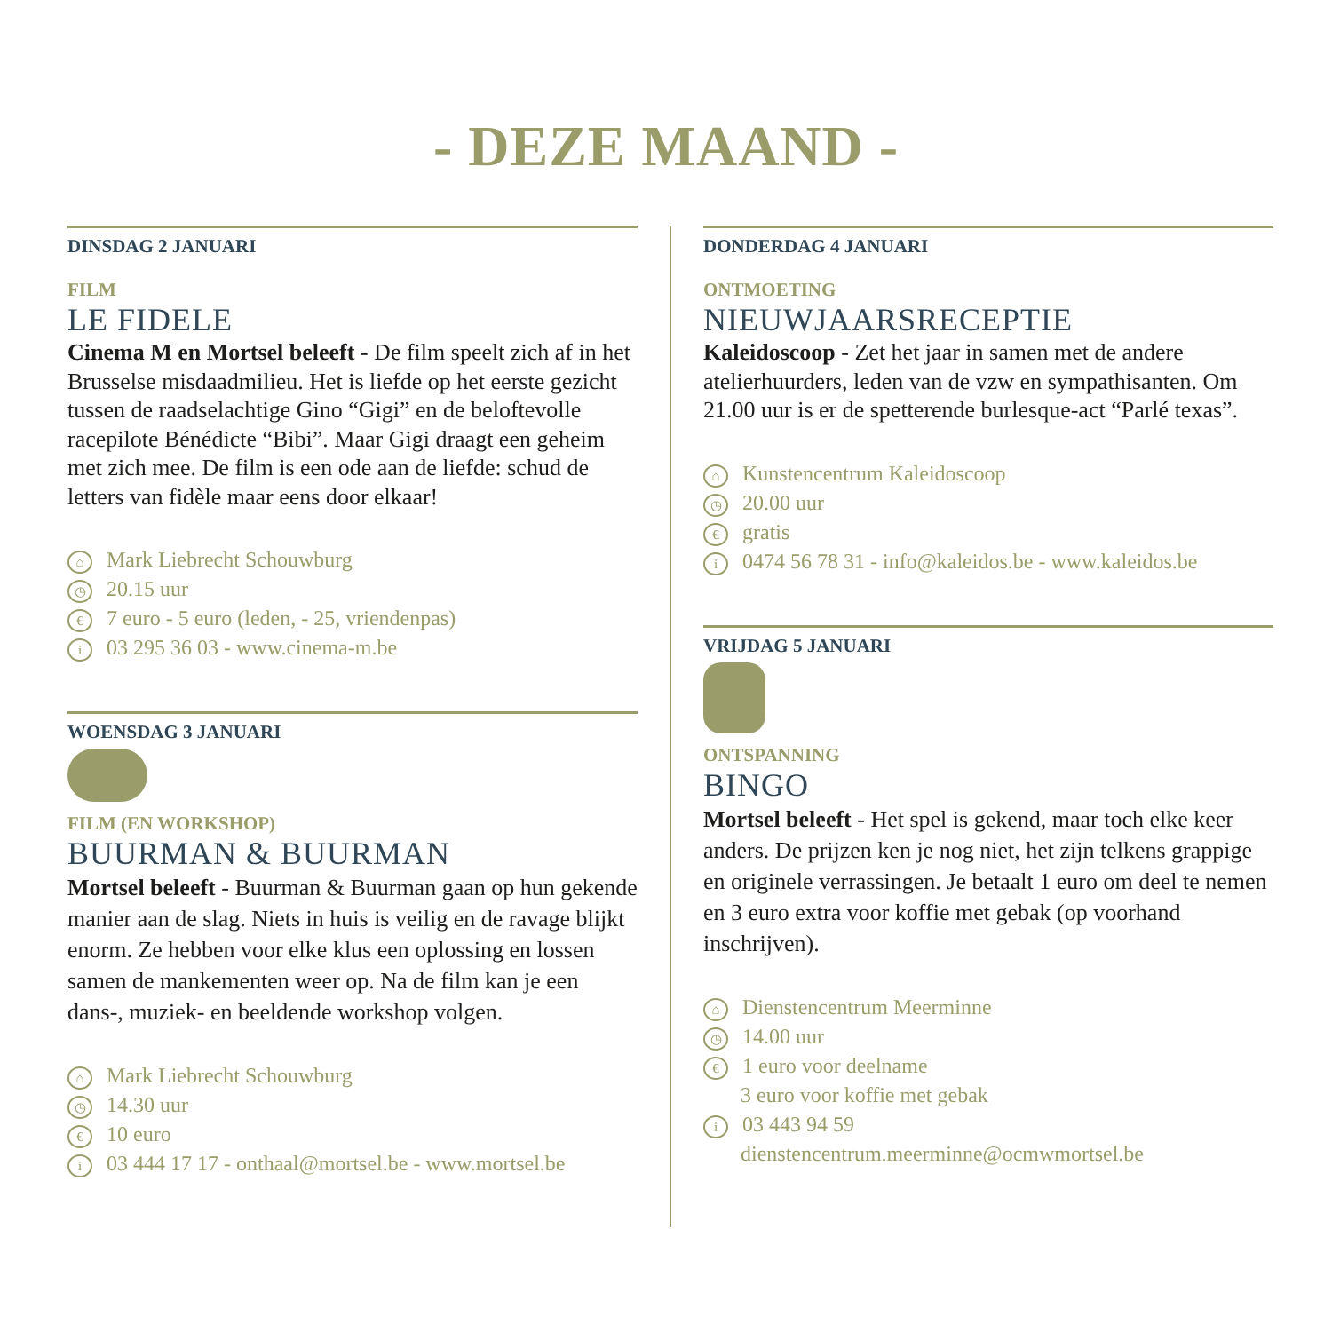- DEZE MAAND -
DINSDAG 2 JANUARI
FILM
LE FIDELE
Cinema M en Mortsel beleeft - De film speelt zich af in het Brusselse misdaadmilieu. Het is liefde op het eerste gezicht tussen de raadselachtige Gino “Gigi” en de beloftevolle racepilote Bénédicte “Bibi”. Maar Gigi draagt een geheim met zich mee. De film is een ode aan de liefde: schud de letters van fidèle maar eens door elkaar!
⌂ Mark Liebrecht Schouwburg
◷ 20.15 uur
€ 7 euro - 5 euro (leden, - 25, vriendenpas)
i 03 295 36 03 - www.cinema-m.be
WOENSDAG 3 JANUARI
FILM (EN WORKSHOP)
BUURMAN & BUURMAN
Mortsel beleeft - Buurman & Buurman gaan op hun gekende manier aan de slag. Niets in huis is veilig en de ravage blijkt enorm. Ze hebben voor elke klus een oplossing en lossen samen de mankementen weer op. Na de film kan je een dans-, muziek- en beeldende workshop volgen.
⌂ Mark Liebrecht Schouwburg
◷ 14.30 uur
€ 10 euro
i 03 444 17 17 - onthaal@mortsel.be - www.mortsel.be
DONDERDAG 4 JANUARI
ONTMOETING
NIEUWJAARSRECEPTIE
Kaleidoscoop - Zet het jaar in samen met de andere atelierhuurders, leden van de vzw en sympathisanten. Om 21.00 uur is er de spetterende burlesque-act “Parlé texas”.
⌂ Kunstencentrum Kaleidoscoop
◷ 20.00 uur
€ gratis
i 0474 56 78 31 - info@kaleidos.be - www.kaleidos.be
VRIJDAG 5 JANUARI
ONTSPANNING
BINGO
Mortsel beleeft - Het spel is gekend, maar toch elke keer anders. De prijzen ken je nog niet, het zijn telkens grappige en originele verrassingen. Je betaalt 1 euro om deel te nemen en 3 euro extra voor koffie met gebak (op voorhand inschrijven).
⌂ Dienstencentrum Meerminne
◷ 14.00 uur
€ 1 euro voor deelname
3 euro voor koffie met gebak
i 03 443 94 59
dienstencentrum.meerminne@ocmwmortsel.be